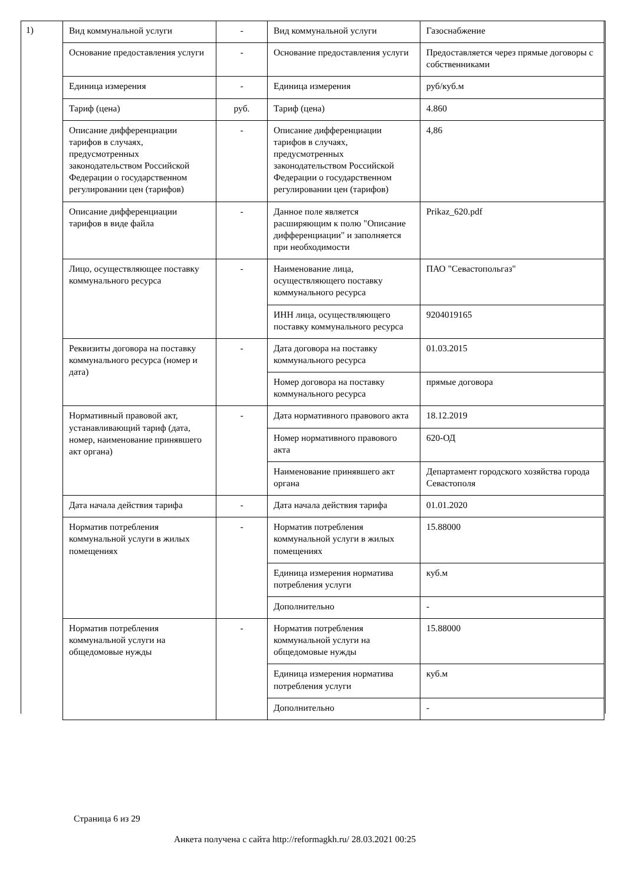1)
| Вид коммунальной услуги | - | Вид коммунальной услуги | Газоснабжение |
| Основание предоставления услуги | - | Основание предоставления услуги | Предоставляется через прямые договоры с собственниками |
| Единица измерения | - | Единица измерения | руб/куб.м |
| Тариф (цена) | руб. | Тариф (цена) | 4.860 |
| Описание дифференциации тарифов в случаях, предусмотренных законодательством Российской Федерации о государственном регулировании цен (тарифов) | - | Описание дифференциации тарифов в случаях, предусмотренных законодательством Российской Федерации о государственном регулировании цен (тарифов) | 4,86 |
| Описание дифференциации тарифов в виде файла | - | Данное поле является расширяющим к полю "Описание дифференциации" и заполняется при необходимости | Prikaz_620.pdf |
| Лицо, осуществляющее поставку коммунального ресурса | - | Наименование лица, осуществляющего поставку коммунального ресурса | ПАО "Севастопольгаз" |
| | | ИНН лица, осуществляющего поставку коммунального ресурса | 9204019165 |
| Реквизиты договора на поставку коммунального ресурса (номер и дата) | - | Дата договора на поставку коммунального ресурса | 01.03.2015 |
| | | Номер договора на поставку коммунального ресурса | прямые договора |
| Нормативный правовой акт, устанавливающий тариф (дата, номер, наименование принявшего акт органа) | - | Дата нормативного правового акта | 18.12.2019 |
| | | Номер нормативного правового акта | 620-ОД |
| | | Наименование принявшего акт органа | Департамент городского хозяйства города Севастополя |
| Дата начала действия тарифа | - | Дата начала действия тарифа | 01.01.2020 |
| Норматив потребления коммунальной услуги в жилых помещениях | - | Норматив потребления коммунальной услуги в жилых помещениях | 15.88000 |
| | | Единица измерения норматива потребления услуги | куб.м |
| | | Дополнительно | - |
| Норматив потребления коммунальной услуги на общедомовые нужды | - | Норматив потребления коммунальной услуги на общедомовые нужды | 15.88000 |
| | | Единица измерения норматива потребления услуги | куб.м |
| | | Дополнительно | - |
Страница 6 из 29
Анкета получена с сайта http://reformagkh.ru/ 28.03.2021 00:25